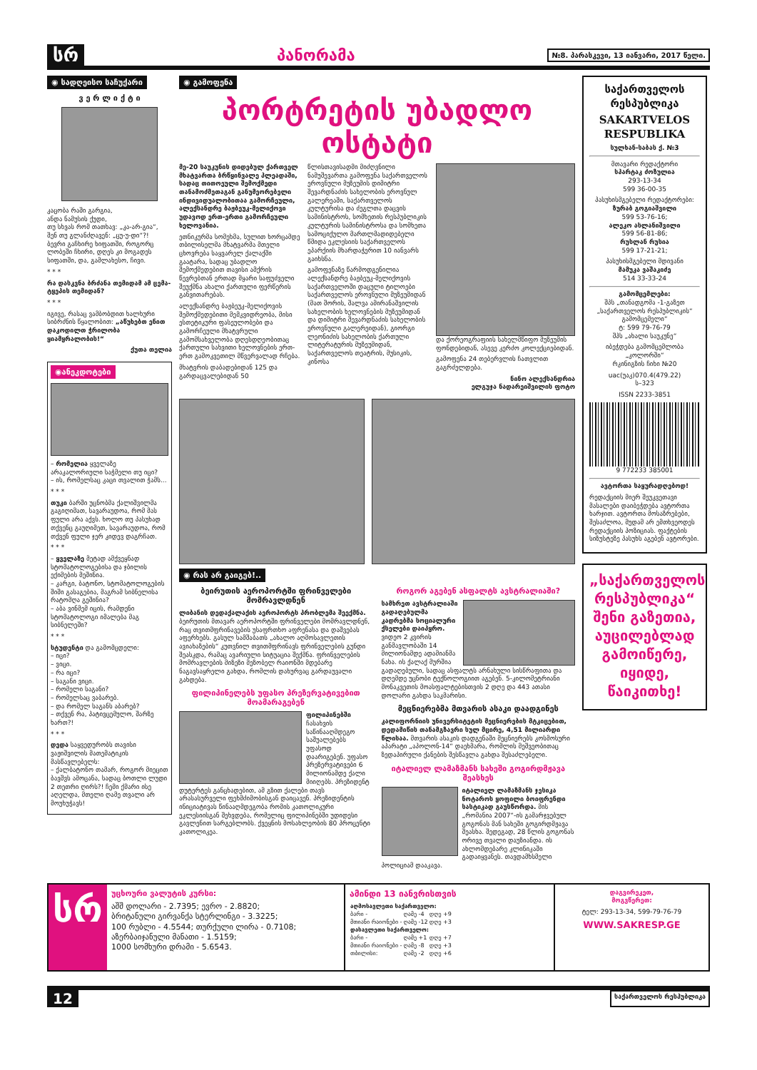სრ პანორამა №8. პარასკევი, 13 იანვარი, 2017 წელი.
◉ სადღეისო საჩუქარი
ვ ე რ ლ ი ქ ტ ი
კაცობა რაში გარგია,
ანდა ნამუსის ქუდი,
თუ სხვას რომ თათხავ: „კა-არ-გია“,
შენ თუ გლანძღავენ: „ცუ-უ-დი“?!
ბევრი გაჩხირე ხიფათში, როგორც ლობეში ჩხირი, დღეს კი მოგადეს სიფათში, და, გამლახესო, ჩივი.
* * *
რა დასკვნა ბრძანა თემიდამ ამ ცემა-ტყეპის თემიდან?
* * *
იგივე, რასაც ვამბობდით ხალხური სიბრძნის წყალობით: „აწუხებთ ენით დაკოდილთ ჭრილობა ყიამყრალობის!“
ქუთა თელია
◉ანეკდოტები
– რომელია ყველაზე არაკალორიული საჭმელი თუ იცი?
– ის, რომელსაც კაცი თვალით ჭამს...
* * *
თუკი ბარში უცნობმა ქალიშვილმა გაგიღიმათ, სავარაუდოა, რომ მას ფული არა აქვს. ხოლო თუ პასუხად თქვენც გაუღიმეთ, სავარაუდოა, რომ თქვენ ფული ჯერ კიდევ დაგრჩათ.
* * *
– ყველაზე მეტად ამქვეყნად სტომატოლოგებისა და ჯბილის ექიმების მეშინია.
– კარგი, ბატონო, სტომატოლოგების შიში გასაგებია, მაგრამ სიბნელისა რატომღა გეშინია?
– აბა ვინმემ იცის, რამდენი სტომატოლოგი იმალება მაგ სიბნელეში?
* * *
სტუდენტი და გამომცდელი:
– იცი?
– ვიცი.
– რა იცი?
– საგანი ვიცი.
– რომელი საგანი?
– რომელსაც ვაბარებ.
– და რომელ საგანს აბარებ?
– თქვენ რა, პატივცემულო, შარზე ხართ?!
* * *
დედა საყვედურობს თავისი ვაჟიშვილის მათემატიკის მასწავლებელს:
– ქალბატონო თამარ, როგორ მიეცით ბავშვს ამოცანა, სადაც ბოთლი ლუდი 2 თეთრი ღირს?! ჩემი ქმარი ისე აღელდა, მთელი ღამე თვალი არ მოუხუჭავს!
◉ გამოფენა
პორტრეტის უბადლო ოსტატი
მე-20 საუკუნის დიდებულ ქართველ მხატვართა ბრწყინვალე პლეადაში, სადაც თითოეული შემოქმედი თანამოძმეთაგან განუმეორებელი ინდივიდუალობითაა გამორჩეული, ალექსანდრე ბაჟბეუკ-მელიქოვი უდავოდ ერთ-ერთი გამორჩეული ხელოვანია.
ეთნიკურმა სომეხმა, სულით ხორცამდე თბილისელმა მხატვარმა მთელი ცხოვრება საყვარელ ქალაქში გაატარა, სადაც უბადლო შემოქმედებით თავისი ამქრის წევრებთან ერთად მყარი საფუძველი შეუქმნა ახალი ქართული ფერწერის განვითარებას.
ალექსანდრე ბაჟბეუკ-მელიქოვის შემოქმედებითი მემკვიდრეობა, მისი ესთეტიკური ფასეულობები და გამორჩეული მხატვრული გამომსახველობა დღესდღეობითაც ქართული სახვითი ხელოვნების ერთ-ერთ გამოკვეთილ მწვერვალად რჩება.
მხატვრის დაბადებიდან 125 და გარდაცვალებიდან 50 წლისთავისადმი მიძღვნილი ნამუშევართა გამოფენა საქართველოს ეროვნული მუზეუმის დიმიტრი შევარდნაძის სახელობის ეროვნულ გალერეაში, საქართველოს კულტურისა და ძეგლთა დაცვის სამინისტროს, სომხეთის რესპუბლიკის კულტურის სამინისტროსა და სომხეთა სამოციქულო მართლმადიდებელი წმიდა ეკლესიის საქართველოს ეპარქიის მხარდაჭერით 10 იანვარს გაიხსნა.
გამოფენაზე წარმოდგენილია ალექსანდრე ბაჟბეუკ-მელიქოვის საქართველოში დაცული ტილოები საქართველოს ეროვნული მუზეუმიდან (მათ შორის, შალვა ამირანაშვილის სახელობის ხელოვნების მუზეუმიდან და დიმიტრი შევარდნაძის სახელობის ეროვნული გალერეიდან), გიორგი ლეონიძის სახელობის ქართული ლიტერატურის მუზეუმიდან, საქართველოს თეატრის, მუსიკის, კინოსა
და ქორეოგრაფიის სახელმწიფო მუზეუმის ფონდებიდან, ასევე კერძო კოლექციებიდან.
გამოფენა 24 თებერვლის ჩათვლით გაგრძელდება.
ნინო ალექსანდრია
ელგუჯა ნადარეიშვილის ფოტო
◉ რას არ გაიგებ!..
ბეირუთის აეროპორტში ფრინველები მომრავლდნენ
ლიბანის დედაქალაქის აეროპორტს პრობლემა შეექმნა. ბეირუთის მთავარ აეროპორტში ფრინველები მომრავლდნენ, რაც თვითმფრინავების უსაფრთხო აფრენასა და დაშვებას აფერხებს. გასულ სამშაბათს „ახალო აღმოსავლეთის ავიახაზების“ კუთვნილ თვითმფრინავს ფრინველების გუნდი შეასკდა, რამაც ავარიული სიტუაცია შექმნა. ფრინველების მომრავლების მიზეზი მეზობელ რაიონში მდებარე ნაგავსაყრელი გახდა, რომლის დახურვაც გარდაუვალი გახდება.
ფილიპინელებს უფასო პრეზერვატივებით მოამარაგებენ
ფილიპინებში ჩასახვის საწინააღმდეგო საშუალებებს უფასოდ დაარიგებენ. უფასო პრეზერვატივები 6 მილიონამდე ქალი მიიღებს. პრეზიდენტ დუტერტეს განცხადებით, ამ გზით ქალები თავს არასასურველი ფეხმძიმობისგან დაიცავენ. პრეზიდენტის ინიციატივას წინააღმდეგობა რომის კათოლიკური ეკლესიისგან შეხვდება, რომელიც ფილიპინებში უდიდესი გავლენით სარგებლობს. ქვეყნის მოსახლეობის 80 პროცენტი კათოლიკეა.
როგორ აგებენ ასფალტს ავსტრალიაში?
სამხრეთ ავსტრალიაში გადაღებულმა კადრებმა სოციალური ქსელები დაიპყრო. ვიდეო 2 კვირის განმავლობაში 14 მილიონამდე ადამიანმა ნახა. ის ქალაქ მურშია გადაღებული, სადაც ასფალტს არნახული სისწრაფითა და დღემდე უცნობი ტექნოლოგიით აგებენ. 5-კილომეტრიანი მონაკვეთის მოასფალტებისთვის 2 დღე და 443 ათასი დოლარი გახდა საკმარისი.
მეცნიერებმა მთვარის ასაკი დაადგინეს
კალიფორნიის უნივერსიტეტის მეცნიერების მტკიცებით, დედამიწის თანამგზავრი სულ მცირე, 4,51 მილიარდი წლისაა. მთვარის ასაკის დადგენაში მეცნიერებს კოსმოსური აპარატი „აპოლონ-14“ დაეხმარა, რომლის მეშვეობითაც ზედაპირული ქანების შესწავლა გახდა შესაძლებელი.
იტალიელ ლამაზმანს სახეში გოგირდმჟავა შეასხეს
იტალიელ ლამაზმანს ჯესიკა ნოტაროს ყოფილი ბოიფრენდი სასტიკად გაუსწორდა. მის „რომანია 2007“-ის გამარჯვებულ გოგონას მან სახეში გოგირდმჟავა შეასხა. შედეგად, 28 წლის გოგონას ორივე თვალი დაუზიანდა. ის ახლომდებარე კლინიკაში გადაიყვანეს. თავდამხსმელი პოლიციამ დააკავა.
საქართველოს რესპუბლიკა
SAKARTVELOS RESPUBLIKA
სულხან-საბას ქ. №3
მთავარი რედაქტორი
სპარტაკ ძოზულია
293-13-34
599 36-00-35
პასუხისმგებელი რედაქტორები:
ზურაბ გოგიაშვილი
599 53-76-16;
ალეკო ასლანიშვილი
599 56-81-86;
რუსლან რუსია
599 17-21-21;
პასუხისმგებელი მდივანი
მამუკა ვაშაკიძე
514 33-33-24
გამომცემლები:
შპს „თანადგომა -1-გაზეთ „საქართველოს რესპუბლიკის“ გამომცემელი“
ტ: 599 79-76-79
შპს „ახალი საუკუნე“
იბეჭდება გამომცემლობა „კოლორში“
რკინიგზის ჩიხი №20
uac(უაკ)070.4(479.22)
ს–323
ISSN 2233-3851
9 772233 385001
ავტორთა საყურადღებოდ!
რედაქციის მიერ შეუკვეთავი მასალები დაიბეჭდება ავტორთა ხარჯით. ავტორთა მოსაზრებები, შესაძლოა, მუდამ არ ემთხვეოდეს რედაქციის პოზიციას. ფაქტების სიზუსტეზე პასუხს აგებენ ავტორები.
„საქართველოს რესპუბლიკა“ შენი გაზეთია, აუცილებლად გამოიწერე, იყიდე, წაიკითხე!
სრ
უცხოური ვალუტის კურსი:
აშშ დოლარი - 2.7395; ევრო - 2.8820;
ბრიტანული გირვანქა სტერლინგი - 3.3225;
100 რუბლი - 4.5544; თურქული ლირა - 0.7108;
აზერბაიჯანული მანათი - 1.5159;
1000 სომხური დრამი - 5.6543.
ამინდი 13 იანვრისთვის
| აღმოსავლეთი საქართველო: | | |
| --- | --- | --- |
| ბარი - | ღამე -4 | დღე +9 |
| მთიანი რაიონები - | ღამე -12 | დღე +3 |
| დასავლეთი საქართველო: | | |
| ბარი - | ღამე +1 | დღე +7 |
| მთიანი რაიონები - | ღამე -8 | დღე +3 |
| თბილისი: | ღამე -2 | დღე +6 |
დაგვირეკეთ,
მოგვწერეთ:
ტელ: 293-13-34, 599-79-76-79
WWW.SAKRESP.GE
12 საქართველოს რესპუბლიკა